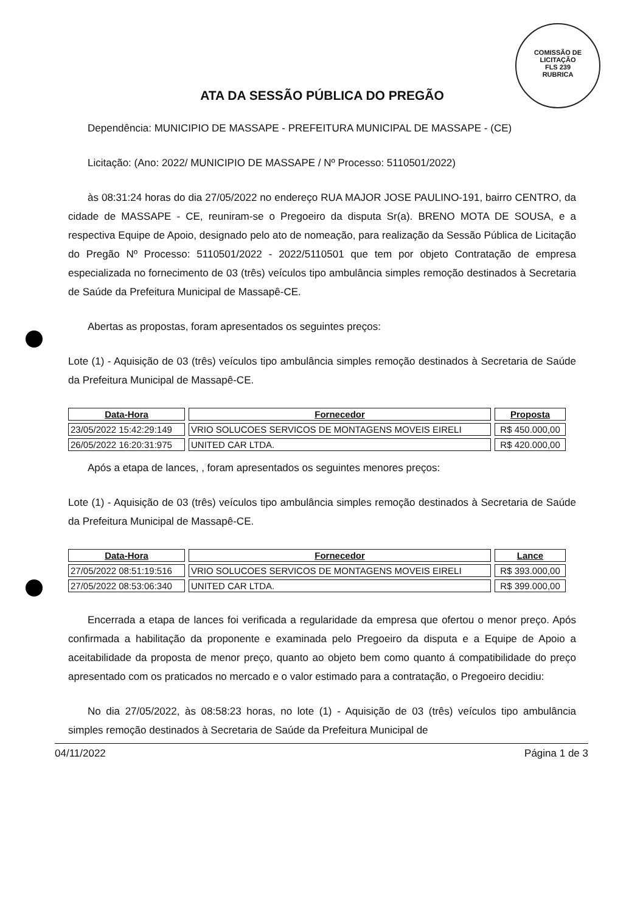COMISSÃO DE LICITAÇÃO
FLS 239
RUBRICA
ATA DA SESSÃO PÚBLICA DO PREGÃO
Dependência: MUNICIPIO DE MASSAPE - PREFEITURA MUNICIPAL DE MASSAPE - (CE)
Licitação: (Ano: 2022/ MUNICIPIO DE MASSAPE / Nº Processo: 5110501/2022)
às 08:31:24 horas do dia 27/05/2022 no endereço RUA MAJOR JOSE PAULINO-191, bairro CENTRO, da cidade de MASSAPE - CE, reuniram-se o Pregoeiro da disputa Sr(a). BRENO MOTA DE SOUSA, e a respectiva Equipe de Apoio, designado pelo ato de nomeação, para realização da Sessão Pública de Licitação do Pregão Nº Processo: 5110501/2022 - 2022/5110501 que tem por objeto Contratação de empresa especializada no fornecimento de 03 (três) veículos tipo ambulância simples remoção destinados à Secretaria de Saúde da Prefeitura Municipal de Massapê-CE.
Abertas as propostas, foram apresentados os seguintes preços:
Lote (1) - Aquisição de 03 (três) veículos tipo ambulância simples remoção destinados à Secretaria de Saúde da Prefeitura Municipal de Massapê-CE.
| Data-Hora | Fornecedor | Proposta |
| --- | --- | --- |
| 23/05/2022 15:42:29:149 | VRIO SOLUCOES SERVICOS DE MONTAGENS MOVEIS EIRELI | R$ 450.000,00 |
| 26/05/2022 16:20:31:975 | UNITED CAR LTDA. | R$ 420.000,00 |
Após a etapa de lances, , foram apresentados os seguintes menores preços:
Lote (1) - Aquisição de 03 (três) veículos tipo ambulância simples remoção destinados à Secretaria de Saúde da Prefeitura Municipal de Massapê-CE.
| Data-Hora | Fornecedor | Lance |
| --- | --- | --- |
| 27/05/2022 08:51:19:516 | VRIO SOLUCOES SERVICOS DE MONTAGENS MOVEIS EIRELI | R$ 393.000,00 |
| 27/05/2022 08:53:06:340 | UNITED CAR LTDA. | R$ 399.000,00 |
Encerrada a etapa de lances foi verificada a regularidade da empresa que ofertou o menor preço. Após confirmada a habilitação da proponente e examinada pelo Pregoeiro da disputa e a Equipe de Apoio a aceitabilidade da proposta de menor preço, quanto ao objeto bem como quanto á compatibilidade do preço apresentado com os praticados no mercado e o valor estimado para a contratação, o Pregoeiro decidiu:
No dia 27/05/2022, às 08:58:23 horas, no lote (1) - Aquisição de 03 (três) veículos tipo ambulância simples remoção destinados à Secretaria de Saúde da Prefeitura Municipal de
04/11/2022 Página 1 de 3